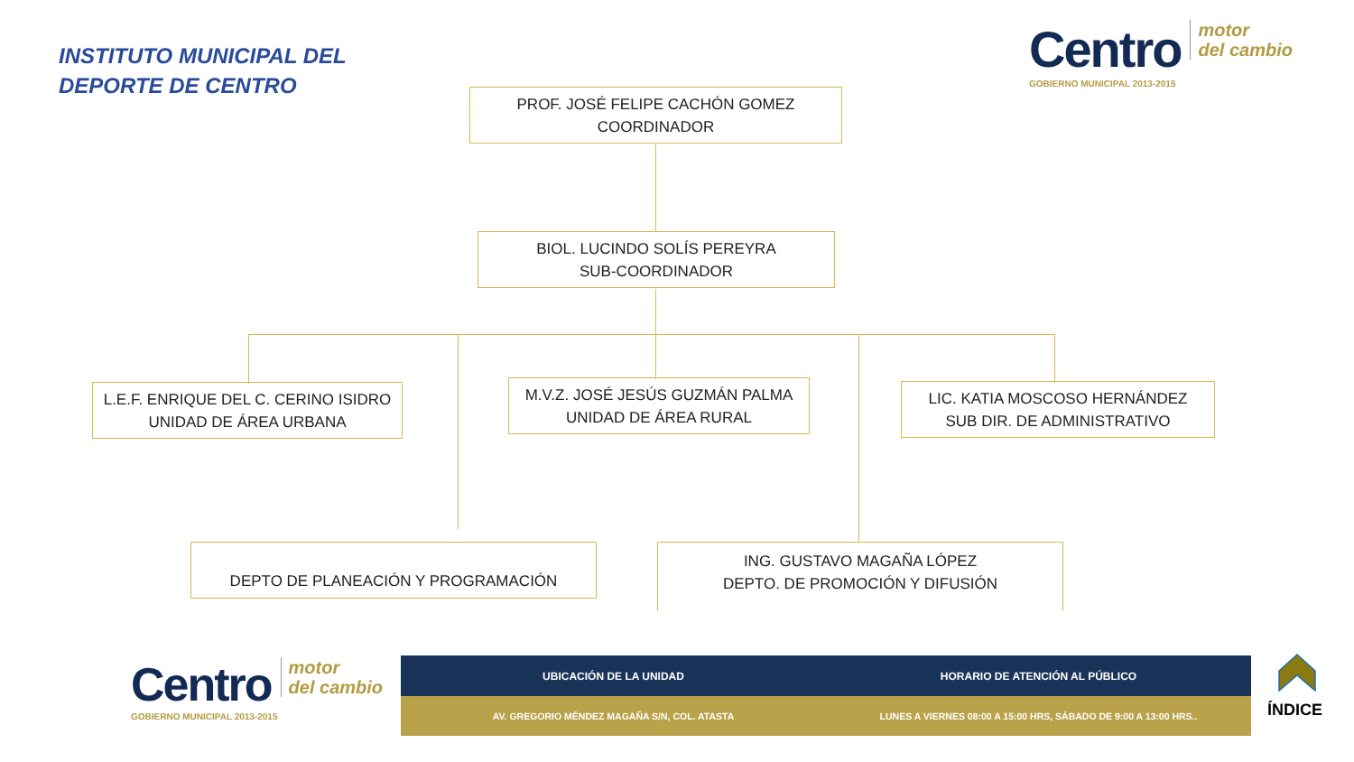INSTITUTO MUNICIPAL DEL
DEPORTE DE CENTRO
Centro motor
del cambio
GOBIERNO MUNICIPAL 2013-2015
PROF. JOSÉ FELIPE CACHÓN GOMEZ
COORDINADOR
BIOL. LUCINDO SOLÍS PEREYRA
SUB-COORDINADOR
L.E.F. ENRIQUE DEL C. CERINO ISIDRO
UNIDAD DE ÁREA URBANA
M.V.Z. JOSÉ JESÚS GUZMÁN PALMA
UNIDAD DE ÁREA RURAL
LIC. KATIA MOSCOSO HERNÁNDEZ
SUB DIR. DE ADMINISTRATIVO
DEPTO DE PLANEACIÓN Y PROGRAMACIÓN
ING. GUSTAVO MAGAÑA LÓPEZ
DEPTO. DE PROMOCIÓN Y DIFUSIÓN
Centro motor
del cambio
GOBIERNO MUNICIPAL 2013-2015
UBICACIÓN DE LA UNIDAD HORARIO DE ATENCIÓN AL PÚBLICO
AV. GREGORIO MÉNDEZ MAGAÑA S/N, COL. ATASTA
LUNES A VIERNES 08:00 A 15:00 HRS, SÁBADO DE 9:00 A 13:00 HRS..
ÍNDICE